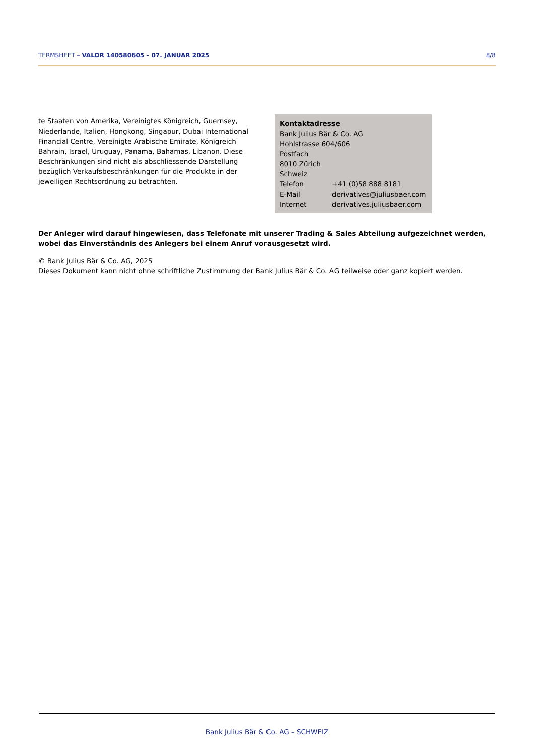TERMSHEET – VALOR 140580605 – 07. JANUAR 2025 8/8
te Staaten von Amerika, Vereinigtes Königreich, Guernsey, Niederlande, Italien, Hongkong, Singapur, Dubai International Financial Centre, Vereinigte Arabische Emirate, Königreich Bahrain, Israel, Uruguay, Panama, Bahamas, Libanon. Diese Beschränkungen sind nicht als abschliessende Darstellung bezüglich Verkaufsbeschränkungen für die Produkte in der jeweiligen Rechtsordnung zu betrachten.
Kontaktadresse
Bank Julius Bär & Co. AG
Hohlstrasse 604/606
Postfach
8010 Zürich
Schweiz
| Telefon | +41 (0)58 888 8181 |
| E-Mail | derivatives@juliusbaer.com |
| Internet | derivatives.juliusbaer.com |
Der Anleger wird darauf hingewiesen, dass Telefonate mit unserer Trading & Sales Abteilung aufgezeichnet werden, wobei das Einverständnis des Anlegers bei einem Anruf vorausgesetzt wird.
© Bank Julius Bär & Co. AG, 2025
Dieses Dokument kann nicht ohne schriftliche Zustimmung der Bank Julius Bär & Co. AG teilweise oder ganz kopiert werden.
Bank Julius Bär & Co. AG – SCHWEIZ